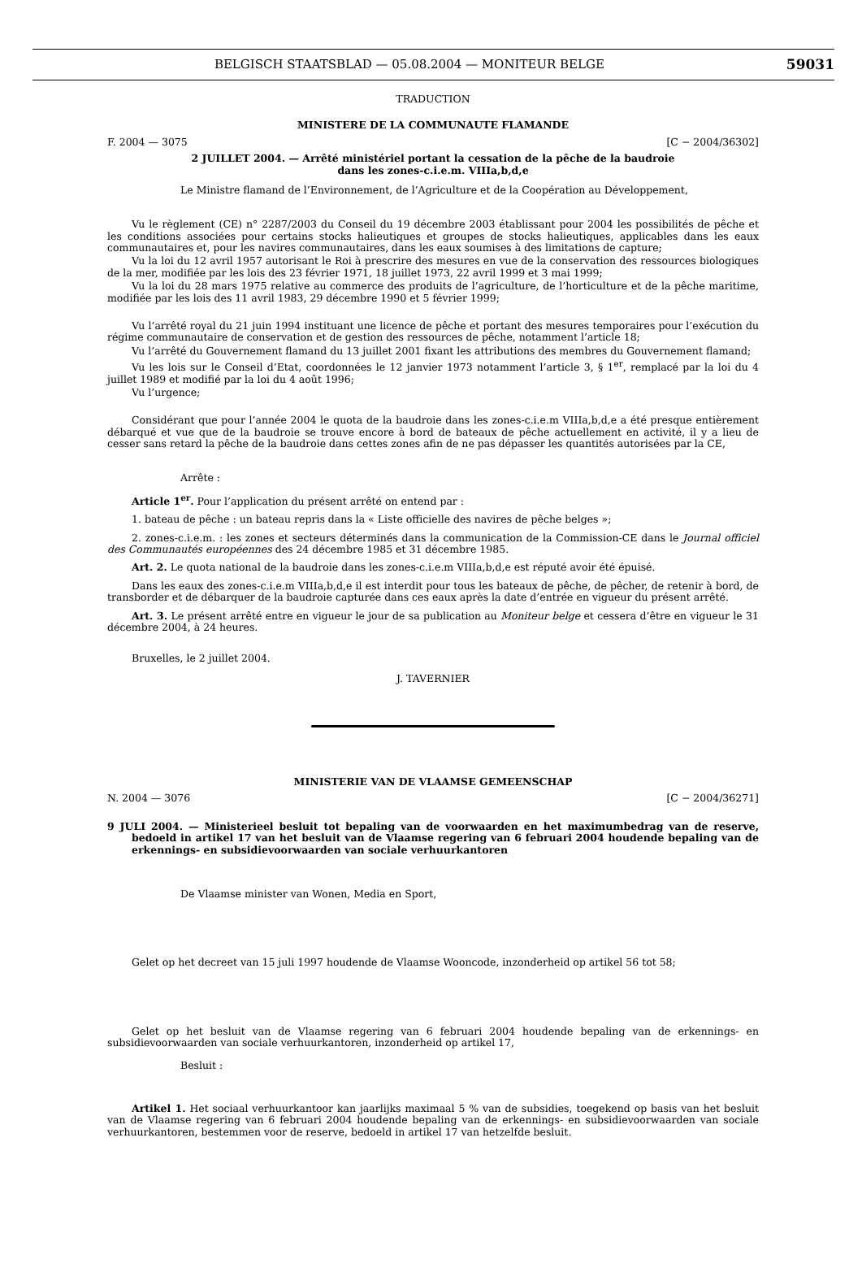BELGISCH STAATSBLAD — 05.08.2004 — MONITEUR BELGE 59031
TRADUCTION
MINISTERE DE LA COMMUNAUTE FLAMANDE
F. 2004 — 3075 [C − 2004/36302]
2 JUILLET 2004. — Arrêté ministériel portant la cessation de la pêche de la baudroie
dans les zones-c.i.e.m. VIIIa,b,d,e
Le Ministre flamand de l’Environnement, de l’Agriculture et de la Coopération au Développement,
Vu le règlement (CE) n° 2287/2003 du Conseil du 19 décembre 2003 établissant pour 2004 les possibilités de pêche et les conditions associées pour certains stocks halieutiques et groupes de stocks halieutiques, applicables dans les eaux communautaires et, pour les navires communautaires, dans les eaux soumises à des limitations de capture;
Vu la loi du 12 avril 1957 autorisant le Roi à prescrire des mesures en vue de la conservation des ressources biologiques de la mer, modifiée par les lois des 23 février 1971, 18 juillet 1973, 22 avril 1999 et 3 mai 1999;
Vu la loi du 28 mars 1975 relative au commerce des produits de l’agriculture, de l’horticulture et de la pêche maritime, modifiée par les lois des 11 avril 1983, 29 décembre 1990 et 5 février 1999;
Vu l’arrêté royal du 21 juin 1994 instituant une licence de pêche et portant des mesures temporaires pour l’exécution du régime communautaire de conservation et de gestion des ressources de pêche, notamment l’article 18;
Vu l’arrêté du Gouvernement flamand du 13 juillet 2001 fixant les attributions des membres du Gouvernement flamand;
Vu les lois sur le Conseil d’Etat, coordonnées le 12 janvier 1973 notamment l’article 3, § 1<sup>er</sup>, remplacé par la loi du 4 juillet 1989 et modifié par la loi du 4 août 1996;
Vu l’urgence;
Considérant que pour l’année 2004 le quota de la baudroie dans les zones-c.i.e.m VIIIa,b,d,e a été presque entièrement débarqué et vue que de la baudroie se trouve encore à bord de bateaux de pêche actuellement en activité, il y a lieu de cesser sans retard la pêche de la baudroie dans cettes zones afin de ne pas dépasser les quantités autorisées par la CE,
Arrête :
Article 1<sup>er</sup>. Pour l’application du présent arrêté on entend par :
1. bateau de pêche : un bateau repris dans la « Liste officielle des navires de pêche belges »;
2. zones-c.i.e.m. : les zones et secteurs déterminés dans la communication de la Commission-CE dans le Journal officiel des Communautés européennes des 24 décembre 1985 et 31 décembre 1985.
Art. 2. Le quota national de la baudroie dans les zones-c.i.e.m VIIIa,b,d,e est réputé avoir été épuisé.
Dans les eaux des zones-c.i.e.m VIIIa,b,d,e il est interdit pour tous les bateaux de pêche, de pêcher, de retenir à bord, de transborder et de débarquer de la baudroie capturée dans ces eaux après la date d’entrée en vigueur du présent arrêté.
Art. 3. Le présent arrêté entre en vigueur le jour de sa publication au Moniteur belge et cessera d’être en vigueur le 31 décembre 2004, à 24 heures.
Bruxelles, le 2 juillet 2004.
J. TAVERNIER
MINISTERIE VAN DE VLAAMSE GEMEENSCHAP
N. 2004 — 3076 [C − 2004/36271]
9 JULI 2004. — Ministerieel besluit tot bepaling van de voorwaarden en het maximumbedrag van de reserve, bedoeld in artikel 17 van het besluit van de Vlaamse regering van 6 februari 2004 houdende bepaling van de erkennings- en subsidievoorwaarden van sociale verhuurkantoren
De Vlaamse minister van Wonen, Media en Sport,
Gelet op het decreet van 15 juli 1997 houdende de Vlaamse Wooncode, inzonderheid op artikel 56 tot 58;
Gelet op het besluit van de Vlaamse regering van 6 februari 2004 houdende bepaling van de erkennings- en subsidievoorwaarden van sociale verhuurkantoren, inzonderheid op artikel 17,
Besluit :
Artikel 1. Het sociaal verhuurkantoor kan jaarlijks maximaal 5 % van de subsidies, toegekend op basis van het besluit van de Vlaamse regering van 6 februari 2004 houdende bepaling van de erkennings- en subsidievoorwaarden van sociale verhuurkantoren, bestemmen voor de reserve, bedoeld in artikel 17 van hetzelfde besluit.